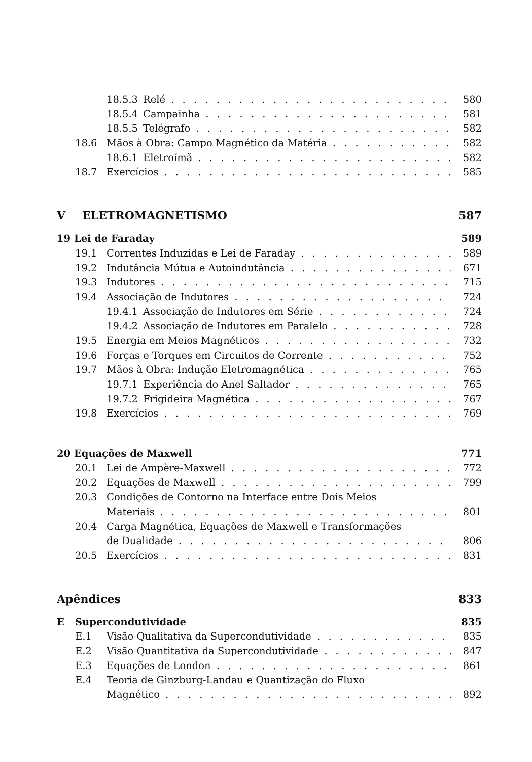18.5.3 Relé 580
18.5.4 Campainha 581
18.5.5 Telégrafo 582
18.6 Mãos à Obra: Campo Magnético da Matéria 582
18.6.1 Eletroímã 582
18.7 Exercícios 585
V ELETROMAGNETISMO 587
19 Lei de Faraday 589
19.1 Correntes Induzidas e Lei de Faraday 589
19.2 Indutância Mútua e Autoindutância 671
19.3 Indutores 715
19.4 Associação de Indutores 724
19.4.1 Associação de Indutores em Série 724
19.4.2 Associação de Indutores em Paralelo 728
19.5 Energia em Meios Magnéticos 732
19.6 Forças e Torques em Circuitos de Corrente 752
19.7 Mãos à Obra: Indução Eletromagnética 765
19.7.1 Experiência do Anel Saltador 765
19.7.2 Frigideira Magnética 767
19.8 Exercícios 769
20 Equações de Maxwell 771
20.1 Lei de Ampère-Maxwell 772
20.2 Equações de Maxwell 799
20.3 Condições de Contorno na Interface entre Dois Meios
Materiais 801
20.4 Carga Magnética, Equações de Maxwell e Transformações
de Dualidade 806
20.5 Exercícios 831
Apêndices 833
E Supercondutividade 835
E.1 Visão Qualitativa da Supercondutividade 835
E.2 Visão Quantitativa da Supercondutividade 847
E.3 Equações de London 861
E.4 Teoria de Ginzburg-Landau e Quantização do Fluxo
Magnético 892